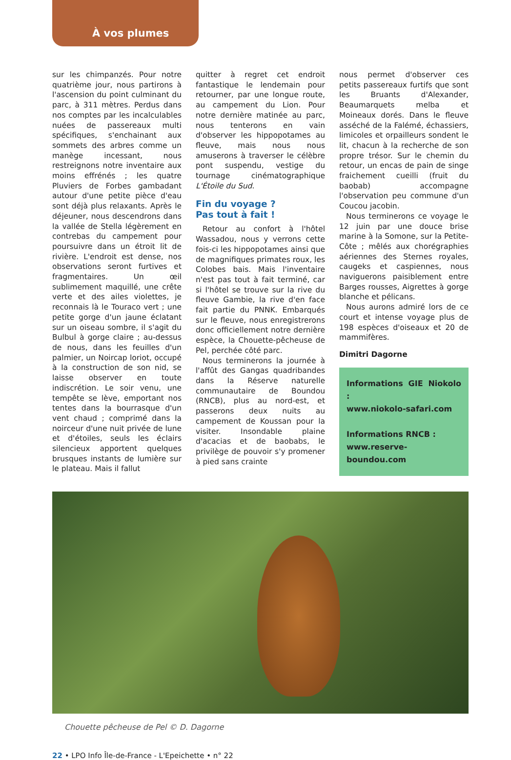À vos plumes
sur les chimpanzés. Pour notre quatrième jour, nous partirons à l'ascension du point culminant du parc, à 311 mètres. Perdus dans nos comptes par les incalculables nuées de passereaux multi spécifiques, s'enchainant aux sommets des arbres comme un manège incessant, nous restreignons notre inventaire aux moins effrénés ; les quatre Pluviers de Forbes gambadant autour d'une petite pièce d'eau sont déjà plus relaxants. Après le déjeuner, nous descendrons dans la vallée de Stella légèrement en contrebas du campement pour poursuivre dans un étroit lit de rivière. L'endroit est dense, nos observations seront furtives et fragmentaires. Un œil sublimement maquillé, une crête verte et des ailes violettes, je reconnais là le Touraco vert ; une petite gorge d'un jaune éclatant sur un oiseau sombre, il s'agit du Bulbul à gorge claire ; au-dessus de nous, dans les feuilles d'un palmier, un Noircap loriot, occupé à la construction de son nid, se laisse observer en toute indiscrétion. Le soir venu, une tempête se lève, emportant nos tentes dans la bourrasque d'un vent chaud ; comprimé dans la noirceur d'une nuit privée de lune et d'étoiles, seuls les éclairs silencieux apportent quelques brusques instants de lumière sur le plateau. Mais il fallut
quitter à regret cet endroit fantastique le lendemain pour retourner, par une longue route, au campement du Lion. Pour notre dernière matinée au parc, nous tenterons en vain d'observer les hippopotames au fleuve, mais nous nous amuserons à traverser le célèbre pont suspendu, vestige du tournage cinématographique L'Étoile du Sud.
Fin du voyage ?
Pas tout à fait !
Retour au confort à l'hôtel Wassadou, nous y verrons cette fois-ci les hippopotames ainsi que de magnifiques primates roux, les Colobes bais. Mais l'inventaire n'est pas tout à fait terminé, car si l'hôtel se trouve sur la rive du fleuve Gambie, la rive d'en face fait partie du PNNK. Embarqués sur le fleuve, nous enregistrerons donc officiellement notre dernière espèce, la Chouette-pêcheuse de Pel, perchée côté parc.
Nous terminerons la journée à l'affût des Gangas quadribandes dans la Réserve naturelle communautaire de Boundou (RNCB), plus au nord-est, et passerons deux nuits au campement de Koussan pour la visiter. Insondable plaine d'acacias et de baobabs, le privilège de pouvoir s'y promener à pied sans crainte
nous permet d'observer ces petits passereaux furtifs que sont les Bruants d'Alexander, Beaumarquets melba et Moineaux dorés. Dans le fleuve asséché de la Falémé, échassiers, limicoles et orpailleurs sondent le lit, chacun à la recherche de son propre trésor. Sur le chemin du retour, un encas de pain de singe fraichement cueilli (fruit du baobab) accompagne l'observation peu commune d'un Coucou jacobin.
Nous terminerons ce voyage le 12 juin par une douce brise marine à la Somone, sur la Petite-Côte ; mêlés aux chorégraphies aériennes des Sternes royales, caugeks et caspiennes, nous naviguerons paisiblement entre Barges rousses, Aigrettes à gorge blanche et pélicans.
Nous aurons admiré lors de ce court et intense voyage plus de 198 espèces d'oiseaux et 20 de mammifères.
Dimitri Dagorne
Informations GIE Niokolo :
www.niokolo-safari.com
Informations RNCB :
www.reserve-boundou.com
Chouette pêcheuse de Pel © D. Dagorne
22 • LPO Info Île-de-France - L'Epeichette • n° 22